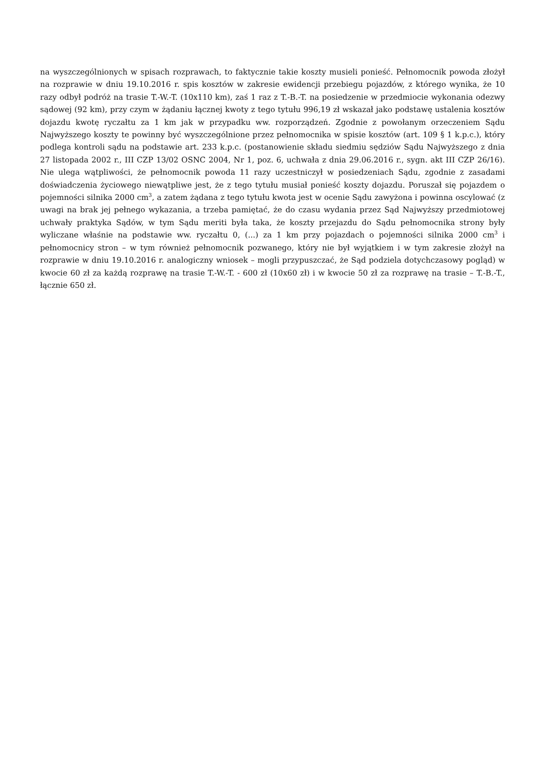na wyszczególnionych w spisach rozprawach, to faktycznie takie koszty musieli ponieść. Pełnomocnik powoda złożył na rozprawie w dniu 19.10.2016 r. spis kosztów w zakresie ewidencji przebiegu pojazdów, z którego wynika, że 10 razy odbył podróż na trasie T.-W.-T. (10x110 km), zaś 1 raz z T.-B.-T. na posiedzenie w przedmiocie wykonania odezwy sądowej (92 km), przy czym w żądaniu łącznej kwoty z tego tytułu 996,19 zł wskazał jako podstawę ustalenia kosztów dojazdu kwotę ryczałtu za 1 km jak w przypadku ww. rozporządzeń. Zgodnie z powołanym orzeczeniem Sądu Najwyższego koszty te powinny być wyszczególnione przez pełnomocnika w spisie kosztów (art. 109 § 1 k.p.c.), który podlega kontroli sądu na podstawie art. 233 k.p.c. (postanowienie składu siedmiu sędziów Sądu Najwyższego z dnia 27 listopada 2002 r., III CZP 13/02 OSNC 2004, Nr 1, poz. 6, uchwała z dnia 29.06.2016 r., sygn. akt III CZP 26/16). Nie ulega wątpliwości, że pełnomocnik powoda 11 razy uczestniczył w posiedzeniach Sądu, zgodnie z zasadami doświadczenia życiowego niewątpliwe jest, że z tego tytułu musiał ponieść koszty dojazdu. Poruszał się pojazdem o pojemności silnika 2000 cm<sup>3</sup>, a zatem żądana z tego tytułu kwota jest w ocenie Sądu zawyżona i powinna oscylować (z uwagi na brak jej pełnego wykazania, a trzeba pamiętać, że do czasu wydania przez Sąd Najwyższy przedmiotowej uchwały praktyka Sądów, w tym Sądu meriti była taka, że koszty przejazdu do Sądu pełnomocnika strony były wyliczane właśnie na podstawie ww. ryczałtu 0, (...) za 1 km przy pojazdach o pojemności silnika 2000 cm<sup>3</sup> i pełnomocnicy stron – w tym również pełnomocnik pozwanego, który nie był wyjątkiem i w tym zakresie złożył na rozprawie w dniu 19.10.2016 r. analogiczny wniosek – mogli przypuszczać, że Sąd podziela dotychczasowy pogląd) w kwocie 60 zł za każdą rozprawę na trasie T.-W.-T. - 600 zł (10x60 zł) i w kwocie 50 zł za rozprawę na trasie – T.-B.-T., łącznie 650 zł.